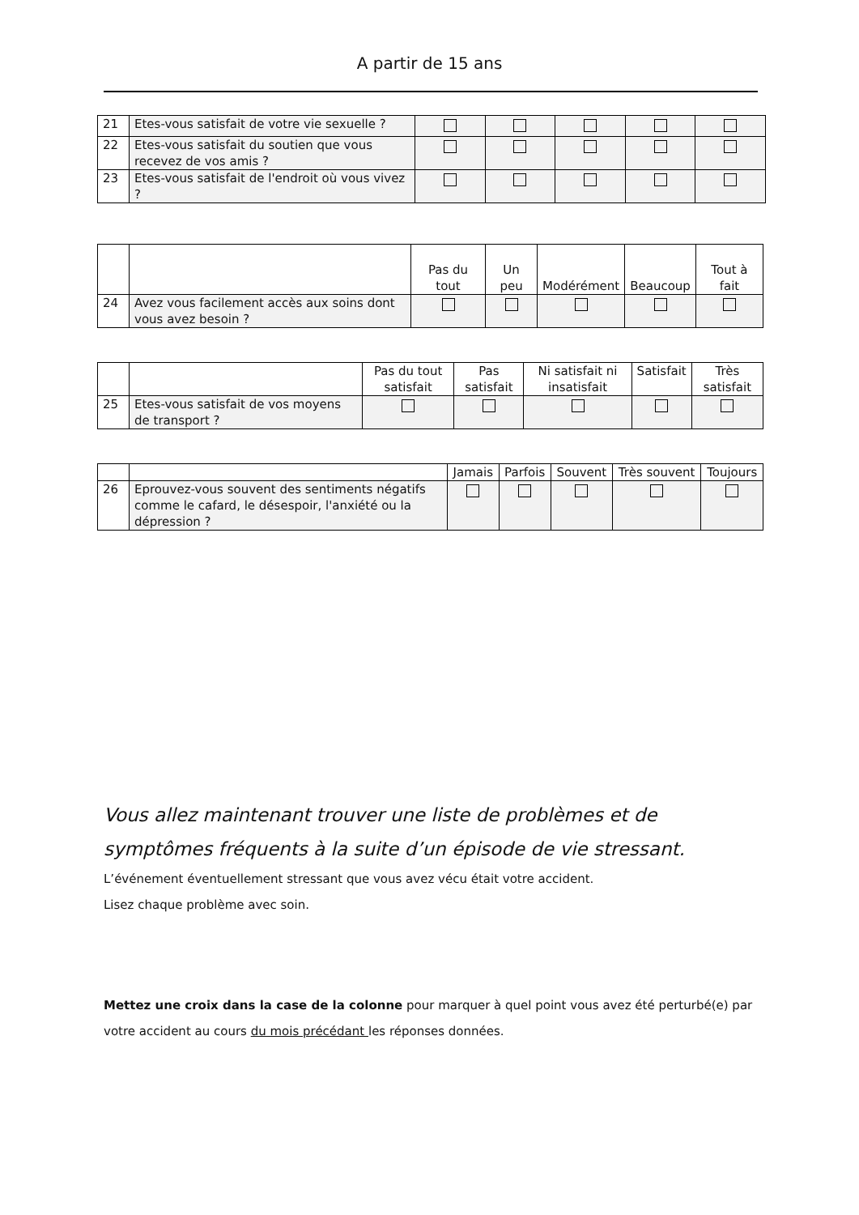A partir de 15 ans
| 21 | Etes-vous satisfait de votre vie sexuelle ? | | | | | |
| 22 | Etes-vous satisfait du soutien que vous recevez de vos amis ? | | | | | |
| 23 | Etes-vous satisfait de l'endroit où vous vivez ? | | | | | |
| | | Pas du tout | Un peu | Modérément | Beaucoup | Tout à fait |
| --- | --- | --- | --- | --- | --- | --- |
| 24 | Avez vous facilement accès aux soins dont vous avez besoin ? | | | | | |
| | | Pas du tout satisfait | Pas satisfait | Ni satisfait ni insatisfait | Satisfait | Très satisfait |
| --- | --- | --- | --- | --- | --- | --- |
| 25 | Etes-vous satisfait de vos moyens de transport ? | | | | | |
| | | Jamais | Parfois | Souvent | Très souvent | Toujours |
| --- | --- | --- | --- | --- | --- | --- |
| 26 | Eprouvez-vous souvent des sentiments négatifs comme le cafard, le désespoir, l'anxiété ou la dépression ? | | | | | |
Vous allez maintenant trouver une liste de problèmes et de symptômes fréquents à la suite d’un épisode de vie stressant.
L’événement éventuellement stressant que vous avez vécu était votre accident.
Lisez chaque problème avec soin.
Mettez une croix dans la case de la colonne pour marquer à quel point vous avez été perturbé(e) par votre accident au cours du mois précédant les réponses données.